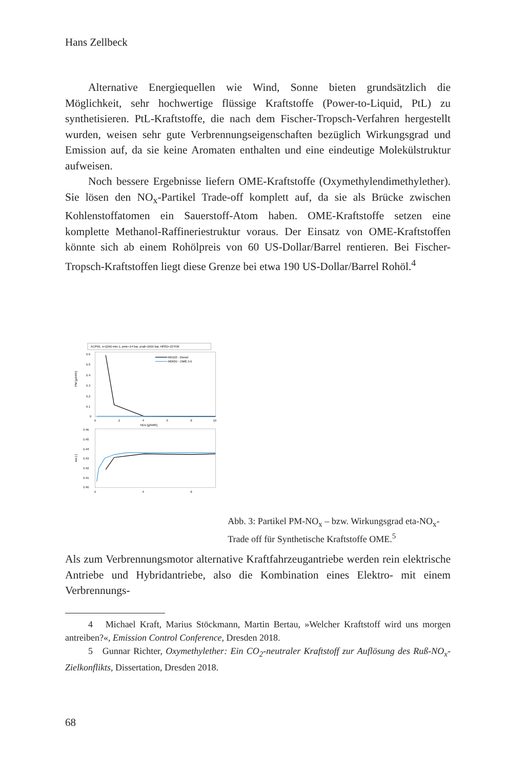Hans Zellbeck
Alternative Energiequellen wie Wind, Sonne bieten grundsätzlich die Möglichkeit, sehr hochwertige flüssige Kraftstoffe (Power-to-Liquid, PtL) zu synthetisieren. PtL-Kraftstoffe, die nach dem Fischer-Tropsch-Verfahren hergestellt wurden, weisen sehr gute Verbrennungseigenschaften bezüglich Wirkungsgrad und Emission auf, da sie keine Aromaten enthalten und eine eindeutige Molekülstruktur aufweisen.
Noch bessere Ergebnisse liefern OME-Kraftstoffe (Oxymethylendimethylether). Sie lösen den NO<sub>x</sub>-Partikel Trade-off komplett auf, da sie als Brücke zwischen Kohlenstoffatomen ein Sauerstoff-Atom haben. OME-Kraftstoffe setzen eine komplette Methanol-Raffineriestruktur voraus. Der Einsatz von OME-Kraftstoffen könnte sich ab einem Rohölpreis von 60 US-Dollar/Barrel rentieren. Bei Fischer-Tropsch-Kraftstoffen liegt diese Grenze bei etwa 190 US-Dollar/Barrel Rohöl.<sup>4</sup>
ACP66, n=2200 min-1, pme=14 bar, prail=1600 bar, HR50=15°KW
0.6
0.5
0.4
0.3
0.2
0.1
0
PM [g/kWh]
HD325 - Diesel
HD650 - OME 3-6
0
2
4
6
8
10
NOx [g/kWh]
0.46
0.45
0.44
0.43
0.42
0.41
0.40
eta [-]
0
4
8
Abb. 3: Partikel PM-NO<sub>x</sub> – bzw. Wirkungsgrad eta-NO<sub>x</sub>-Trade off für Synthetische Kraftstoffe OME.<sup>5</sup>
Als zum Verbrennungsmotor alternative Kraftfahrzeugantriebe werden rein elektrische Antriebe und Hybridantriebe, also die Kombination eines Elektro- mit einem Verbrennungs-
4 Michael Kraft, Marius Stöckmann, Martin Bertau, »Welcher Kraftstoff wird uns morgen antreiben?«, Emission Control Conference, Dresden 2018.
5 Gunnar Richter, Oxymethylether: Ein CO<sub>2</sub>-neutraler Kraftstoff zur Auflösung des Ruß-NO<sub>x</sub>-Zielkonflikts, Dissertation, Dresden 2018.
68